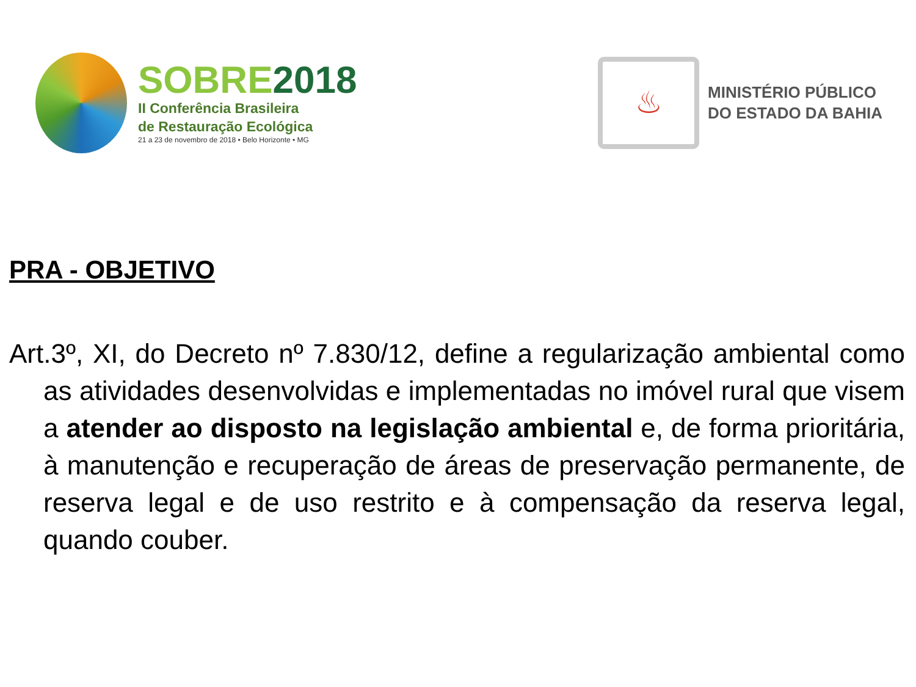SOBRE2018
II Conferência Brasileira
de Restauração Ecológica
21 a 23 de novembro de 2018 • Belo Horizonte • MG
♨
MINISTÉRIO PÚBLICO
DO ESTADO DA BAHIA
PRA - OBJETIVO
Art.3º, XI, do Decreto nº 7.830/12, define a regularização ambiental como as atividades desenvolvidas e implementadas no imóvel rural que visem a atender ao disposto na legislação ambiental e, de forma prioritária, à manutenção e recuperação de áreas de preservação permanente, de reserva legal e de uso restrito e à compensação da reserva legal, quando couber.